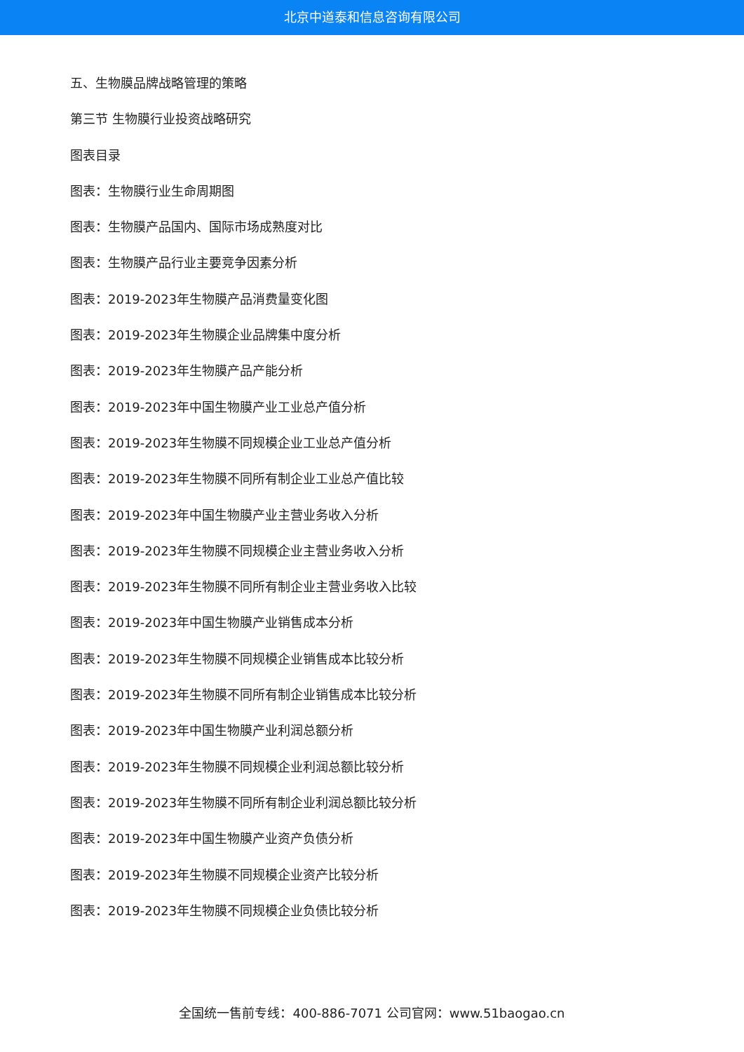北京中道泰和信息咨询有限公司
五、生物膜品牌战略管理的策略
第三节 生物膜行业投资战略研究
图表目录
图表：生物膜行业生命周期图
图表：生物膜产品国内、国际市场成熟度对比
图表：生物膜产品行业主要竞争因素分析
图表：2019-2023年生物膜产品消费量变化图
图表：2019-2023年生物膜企业品牌集中度分析
图表：2019-2023年生物膜产品产能分析
图表：2019-2023年中国生物膜产业工业总产值分析
图表：2019-2023年生物膜不同规模企业工业总产值分析
图表：2019-2023年生物膜不同所有制企业工业总产值比较
图表：2019-2023年中国生物膜产业主营业务收入分析
图表：2019-2023年生物膜不同规模企业主营业务收入分析
图表：2019-2023年生物膜不同所有制企业主营业务收入比较
图表：2019-2023年中国生物膜产业销售成本分析
图表：2019-2023年生物膜不同规模企业销售成本比较分析
图表：2019-2023年生物膜不同所有制企业销售成本比较分析
图表：2019-2023年中国生物膜产业利润总额分析
图表：2019-2023年生物膜不同规模企业利润总额比较分析
图表：2019-2023年生物膜不同所有制企业利润总额比较分析
图表：2019-2023年中国生物膜产业资产负债分析
图表：2019-2023年生物膜不同规模企业资产比较分析
图表：2019-2023年生物膜不同规模企业负债比较分析
全国统一售前专线：400-886-7071 公司官网：www.51baogao.cn